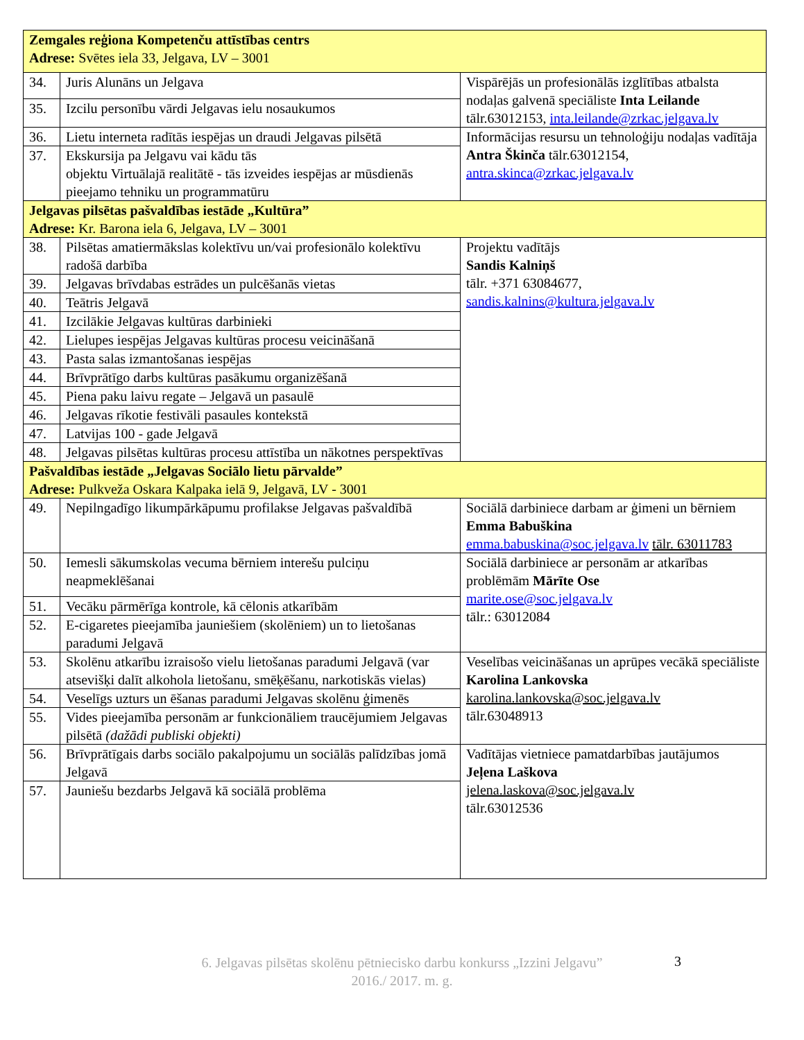| Zemgales reģiona Kompetenču attīstības centrs Adrese: Svētes iela 33, Jelgava, LV – 3001 | | |
| 34. | Juris Alunāns un Jelgava | Vispārējās un profesionālās izglītības atbalsta nodaļas galvenā speciāliste Inta Leilande tālr.63012153, inta.leilande@zrkac.jelgava.lv |
| 35. | Izcilu personību vārdi Jelgavas ielu nosaukumos | |
| 36. | Lietu interneta radītās iespējas un draudi Jelgavas pilsētā | Informācijas resursu un tehnoloģiju nodaļas vadītāja Antra Škinča tālr.63012154, antra.skinca@zrkac.jelgava.lv |
| 37. | Ekskursija pa Jelgavu vai kādu tās objektu Virtuālajā realitātē - tās izveides iespējas ar mūsdienās pieejamo tehniku un programmatūru | |
| Jelgavas pilsētas pašvaldības iestāde „Kultūra” Adrese: Kr. Barona iela 6, Jelgava, LV – 3001 | | |
| 38. | Pilsētas amatiermākslas kolektīvu un/vai profesionālo kolektīvu radošā darbība | Projektu vadītājs Sandis Kalniņš tālr. +371 63084677, sandis.kalnins@kultura.jelgava.lv |
| 39. | Jelgavas brīvdabas estrādes un pulcēšanās vietas | |
| 40. | Teātris Jelgavā | |
| 41. | Izcilākie Jelgavas kultūras darbinieki | |
| 42. | Lielupes iespējas Jelgavas kultūras procesu veicināšanā | |
| 43. | Pasta salas izmantošanas iespējas | |
| 44. | Brīvprātīgo darbs kultūras pasākumu organizēšanā | |
| 45. | Piena paku laivu regate – Jelgavā un pasaulē | |
| 46. | Jelgavas rīkotie festivāli pasaules kontekstā | |
| 47. | Latvijas 100 - gade Jelgavā | |
| 48. | Jelgavas pilsētas kultūras procesu attīstība un nākotnes perspektīvas | |
| Pašvaldības iestāde „Jelgavas Sociālo lietu pārvalde” Adrese: Pulkveža Oskara Kalpaka ielā 9, Jelgavā, LV - 3001 | | |
| 49. | Nepilngadīgo likumpārkāpumu profilakse Jelgavas pašvaldībā | Sociālā darbiniece darbam ar ģimeni un bērniem Emma Babuškina emma.babuskina@soc.jelgava.lv tālr. 63011783 |
| 50. | Iemesli sākumskolas vecuma bērniem interešu pulciņu neapmeklēšanai | Sociālā darbiniece ar personām ar atkarības problēmām Mārīte Ose marite.ose@soc.jelgava.lv tālr.: 63012084 |
| 51. | Vecāku pārmērīga kontrole, kā cēlonis atkarībām | |
| 52. | E-cigaretes pieejamība jauniešiem (skolēniem) un to lietošanas paradumi Jelgavā | |
| 53. | Skolēnu atkarību izraisošo vielu lietošanas paradumi Jelgavā (var atsevišķi dalīt alkohola lietošanu, smēķēšanu, narkotiskās vielas) | Veselības veicināšanas un aprūpes vecākā speciāliste Karolina Lankovska karolina.lankovska@soc.jelgava.lv tālr.63048913 |
| 54. | Veselīgs uzturs un ēšanas paradumi Jelgavas skolēnu ģimenēs | |
| 55. | Vides pieejamība personām ar funkcionāliem traucējumiem Jelgavas pilsētā (dažādi publiski objekti) | |
| 56. | Brīvprātīgais darbs sociālo pakalpojumu un sociālās palīdzības jomā Jelgavā | Vadītājas vietniece pamatdarbības jautājumos Jeļena Laškova jelena.laskova@soc.jelgava.lv tālr.63012536 |
| 57. | Jauniešu bezdarbs Jelgavā kā sociālā problēma | |
6. Jelgavas pilsētas skolēnu pētniecisko darbu konkurss „Izzini Jelgavu”
2016./ 2017. m. g.
3